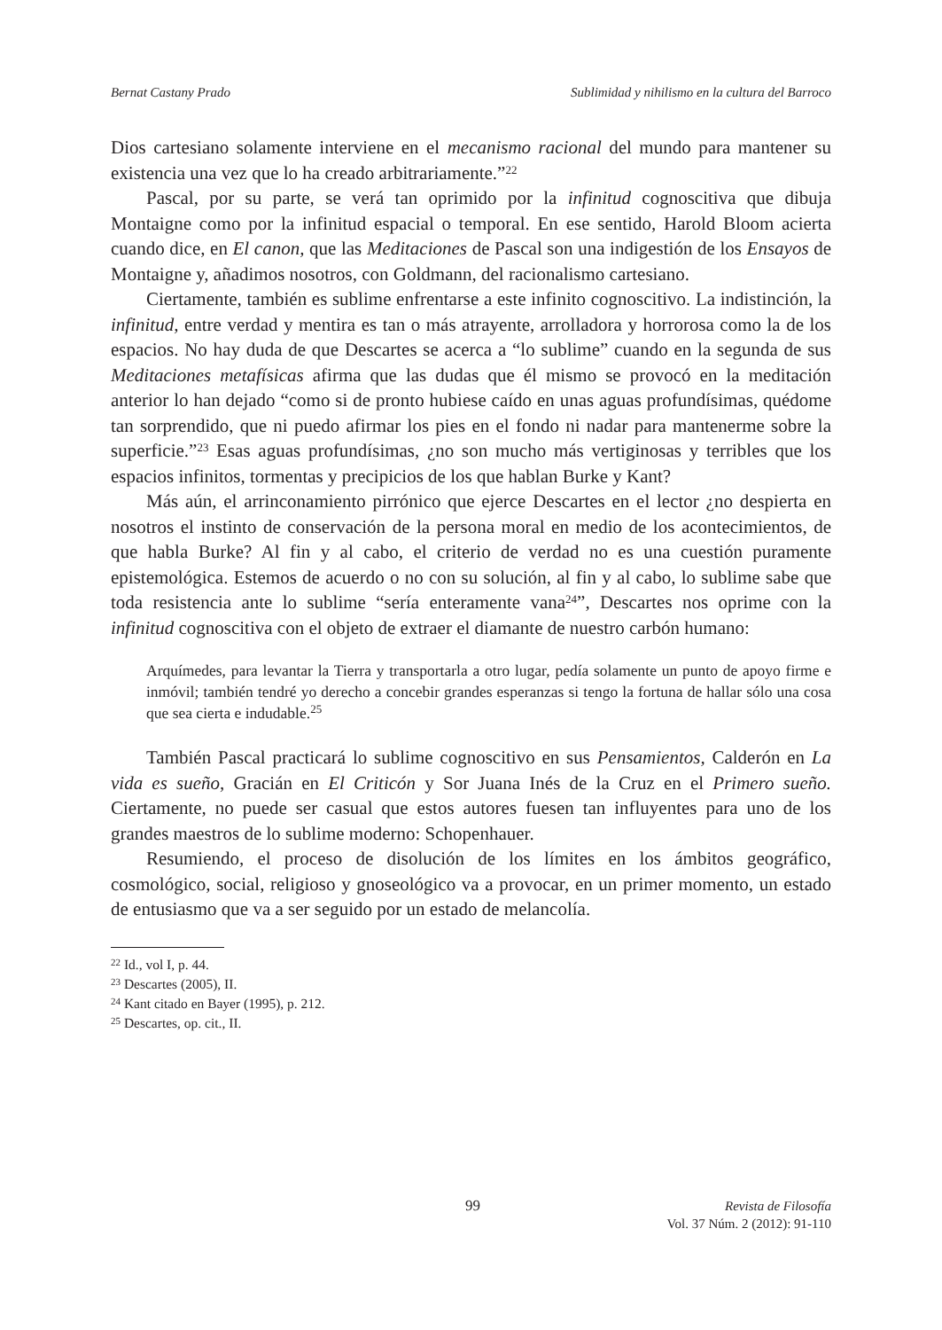Bernat Castany Prado Sublimidad y nihilismo en la cultura del Barroco
Dios cartesiano solamente interviene en el mecanismo racional del mundo para mantener su existencia una vez que lo ha creado arbitrariamente.”<sup>22</sup>
Pascal, por su parte, se verá tan oprimido por la infinitud cognoscitiva que dibuja Montaigne como por la infinitud espacial o temporal. En ese sentido, Harold Bloom acierta cuando dice, en El canon, que las Meditaciones de Pascal son una indigestión de los Ensayos de Montaigne y, añadimos nosotros, con Goldmann, del racionalismo cartesiano.
Ciertamente, también es sublime enfrentarse a este infinito cognoscitivo. La indistinción, la infinitud, entre verdad y mentira es tan o más atrayente, arrolladora y horrorosa como la de los espacios. No hay duda de que Descartes se acerca a “lo sublime” cuando en la segunda de sus Meditaciones metafísicas afirma que las dudas que él mismo se provocó en la meditación anterior lo han dejado “como si de pronto hubiese caído en unas aguas profundísimas, quédome tan sorprendido, que ni puedo afirmar los pies en el fondo ni nadar para mantenerme sobre la superficie.”<sup>23</sup> Esas aguas profundísimas, ¿no son mucho más vertiginosas y terribles que los espacios infinitos, tormentas y precipicios de los que hablan Burke y Kant?
Más aún, el arrinconamiento pirrónico que ejerce Descartes en el lector ¿no despierta en nosotros el instinto de conservación de la persona moral en medio de los acontecimientos, de que habla Burke? Al fin y al cabo, el criterio de verdad no es una cuestión puramente epistemológica. Estemos de acuerdo o no con su solución, al fin y al cabo, lo sublime sabe que toda resistencia ante lo sublime “sería enteramente vana<sup>24</sup>”, Descartes nos oprime con la infinitud cognoscitiva con el objeto de extraer el diamante de nuestro carbón humano:
Arquímedes, para levantar la Tierra y transportarla a otro lugar, pedía solamente un punto de apoyo firme e inmóvil; también tendré yo derecho a concebir grandes esperanzas si tengo la fortuna de hallar sólo una cosa que sea cierta e indudable.<sup>25</sup>
También Pascal practicará lo sublime cognoscitivo en sus Pensamientos, Calderón en La vida es sueño, Gracián en El Criticón y Sor Juana Inés de la Cruz en el Primero sueño. Ciertamente, no puede ser casual que estos autores fuesen tan influyentes para uno de los grandes maestros de lo sublime moderno: Schopenhauer.
Resumiendo, el proceso de disolución de los límites en los ámbitos geográfico, cosmológico, social, religioso y gnoseológico va a provocar, en un primer momento, un estado de entusiasmo que va a ser seguido por un estado de melancolía.
<sup>22</sup> Id., vol I, p. 44.
<sup>23</sup> Descartes (2005), II.
<sup>24</sup> Kant citado en Bayer (1995), p. 212.
<sup>25</sup> Descartes, op. cit., II.
99
Revista de Filosofía
Vol. 37 Núm. 2 (2012): 91-110